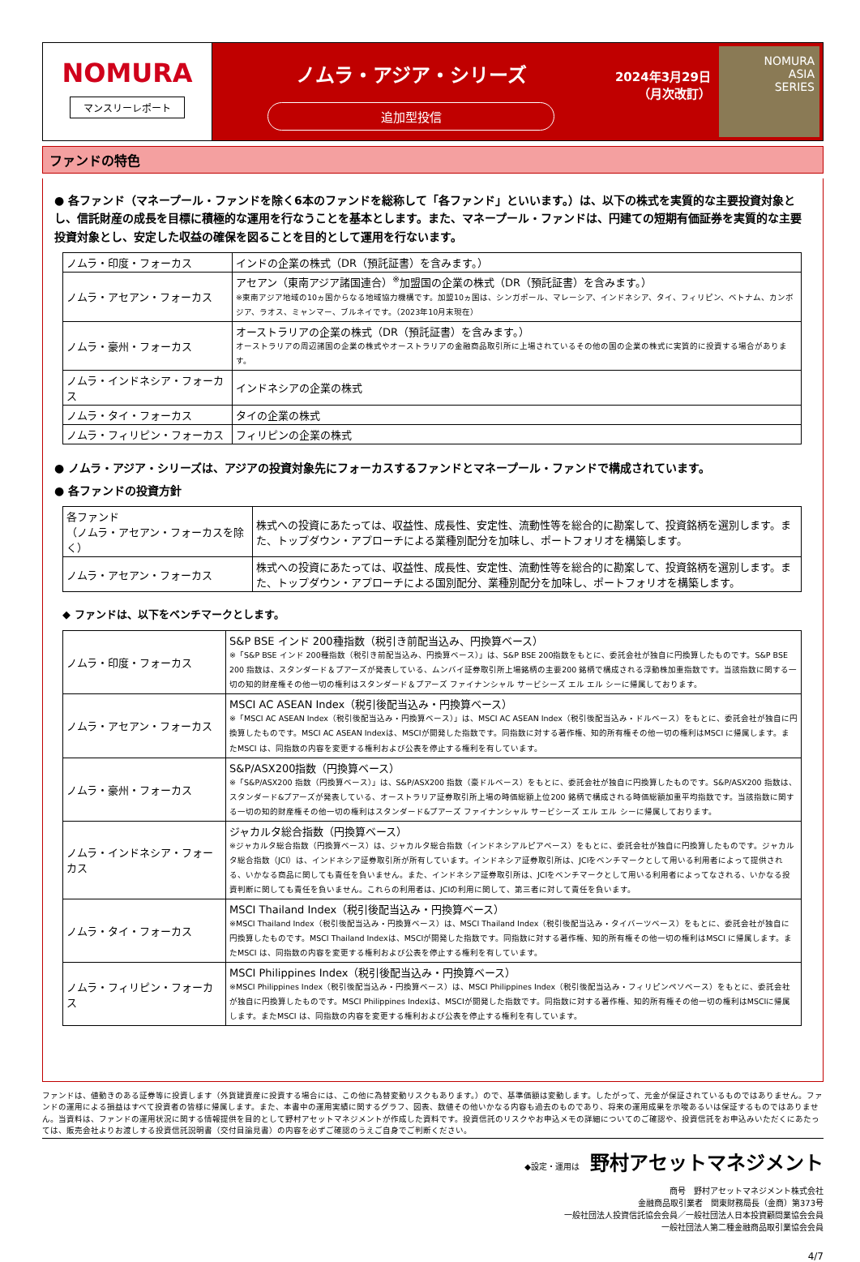NOMURA
マンスリーレポート
ノムラ・アジア・シリーズ
追加型投信
2024年3月29日
（月次改訂）
NOMURA
ASIA
SERIES
ファンドの特色
● 各ファンド（マネープール・ファンドを除く6本のファンドを総称して「各ファンド」といいます。）は、以下の株式を実質的な主要投資対象とし、信託財産の成長を目標に積極的な運用を行なうことを基本とします。また、マネープール・ファンドは、円建ての短期有価証券を実質的な主要投資対象とし、安定した収益の確保を図ることを目的として運用を行ないます。
| ノムラ・印度・フォーカス | インドの企業の株式（DR（預託証書）を含みます。） |
| ノムラ・アセアン・フォーカス | アセアン（東南アジア諸国連合）<sup>※</sup>加盟国の企業の株式（DR（預託証書）を含みます。） ※東南アジア地域の10ヵ国からなる地域協力機構です。加盟10ヵ国は、シンガポール、マレーシア、インドネシア、タイ、フィリピン、ベトナム、カンボジア、ラオス、ミャンマー、ブルネイです。（2023年10月末現在） |
| ノムラ・豪州・フォーカス | オーストラリアの企業の株式（DR（預託証書）を含みます。） オーストラリアの周辺諸国の企業の株式やオーストラリアの金融商品取引所に上場されているその他の国の企業の株式に実質的に投資する場合があります。 |
| ノムラ・インドネシア・フォーカス | インドネシアの企業の株式 |
| ノムラ・タイ・フォーカス | タイの企業の株式 |
| ノムラ・フィリピン・フォーカス | フィリピンの企業の株式 |
● ノムラ・アジア・シリーズは、アジアの投資対象先にフォーカスするファンドとマネープール・ファンドで構成されています。
● 各ファンドの投資方針
| 各ファンド （ノムラ・アセアン・フォーカスを除く） | 株式への投資にあたっては、収益性、成長性、安定性、流動性等を総合的に勘案して、投資銘柄を選別します。また、トップダウン・アプローチによる業種別配分を加味し、ポートフォリオを構築します。 |
| ノムラ・アセアン・フォーカス | 株式への投資にあたっては、収益性、成長性、安定性、流動性等を総合的に勘案して、投資銘柄を選別します。また、トップダウン・アプローチによる国別配分、業種別配分を加味し、ポートフォリオを構築します。 |
◆ ファンドは、以下をベンチマークとします。
| ノムラ・印度・フォーカス | S&P BSE インド 200種指数（税引き前配当込み、円換算ベース） ※「S&P BSE インド 200種指数（税引き前配当込み、円換算ベース）」は、S&P BSE 200指数をもとに、委託会社が独自に円換算したものです。S&P BSE 200 指数は、スタンダード＆プアーズが発表している、ムンバイ証券取引所上場銘柄の主要200 銘柄で構成される浮動株加重指数です。当該指数に関する一切の知的財産権その他一切の権利はスタンダード＆プアーズ ファイナンシャル サービシーズ エル エル シーに帰属しております。 |
| ノムラ・アセアン・フォーカス | MSCI AC ASEAN Index（税引後配当込み・円換算ベース） ※「MSCI AC ASEAN Index（税引後配当込み・円換算ベース）」は、MSCI AC ASEAN Index（税引後配当込み・ドルベース）をもとに、委託会社が独自に円換算したものです。MSCI AC ASEAN Indexは、MSCIが開発した指数です。同指数に対する著作権、知的所有権その他一切の権利はMSCI に帰属します。またMSCI は、同指数の内容を変更する権利および公表を停止する権利を有しています。 |
| ノムラ・豪州・フォーカス | S&P/ASX200指数（円換算ベース） ※「S&P/ASX200 指数（円換算ベース）」は、S&P/ASX200 指数（豪ドルベース）をもとに、委託会社が独自に円換算したものです。S&P/ASX200 指数は、スタンダード&プアーズが発表している、オーストラリア証券取引所上場の時価総額上位200 銘柄で構成される時価総額加重平均指数です。当該指数に関する一切の知的財産権その他一切の権利はスタンダード&プアーズ ファイナンシャル サービシーズ エル エル シーに帰属しております。 |
| ノムラ・インドネシア・フォーカス | ジャカルタ総合指数（円換算ベース） ※ジャカルタ総合指数（円換算ベース）は、ジャカルタ総合指数（インドネシアルピアベース）をもとに、委託会社が独自に円換算したものです。ジャカルタ総合指数（JCI）は、インドネシア証券取引所が所有しています。インドネシア証券取引所は、JCIをベンチマークとして用いる利用者によって提供される、いかなる商品に関しても責任を負いません。また、インドネシア証券取引所は、JCIをベンチマークとして用いる利用者によってなされる、いかなる投資判断に関しても責任を負いません。これらの利用者は、JCIの利用に関して、第三者に対して責任を負います。 |
| ノムラ・タイ・フォーカス | MSCI Thailand Index（税引後配当込み・円換算ベース） ※MSCI Thailand Index（税引後配当込み・円換算ベース）は、MSCI Thailand Index（税引後配当込み・タイバーツベース）をもとに、委託会社が独自に円換算したものです。MSCI Thailand Indexは、MSCIが開発した指数です。同指数に対する著作権、知的所有権その他一切の権利はMSCI に帰属します。またMSCI は、同指数の内容を変更する権利および公表を停止する権利を有しています。 |
| ノムラ・フィリピン・フォーカス | MSCI Philippines Index（税引後配当込み・円換算ベース） ※MSCI Philippines Index（税引後配当込み・円換算ベース）は、MSCI Philippines Index（税引後配当込み・フィリピンペソベース）をもとに、委託会社が独自に円換算したものです。MSCI Philippines Indexは、MSCIが開発した指数です。同指数に対する著作権、知的所有権その他一切の権利はMSCIに帰属します。またMSCI は、同指数の内容を変更する権利および公表を停止する権利を有しています。 |
ファンドは、値動きのある証券等に投資します（外貨建資産に投資する場合には、この他に為替変動リスクもあります。）ので、基準価額は変動します。したがって、元金が保証されているものではありません。ファンドの運用による損益はすべて投資者の皆様に帰属します。また、本書中の運用実績に関するグラフ、図表、数値その他いかなる内容も過去のものであり、将来の運用成果を示唆あるいは保証するものではありません。当資料は、ファンドの運用状況に関する情報提供を目的として野村アセットマネジメントが作成した資料です。投資信託のリスクやお申込メモの詳細についてのご確認や、投資信託をお申込みいただくにあたっては、販売会社よりお渡しする投資信託説明書（交付目論見書）の内容を必ずご確認のうえご自身でご判断ください。
◆設定・運用は 野村アセットマネジメント
商号　野村アセットマネジメント株式会社
金融商品取引業者　関東財務局長（金商）第373号
一般社団法人投資信託協会会員／一般社団法人日本投資顧問業協会会員
一般社団法人第二種金融商品取引業協会会員
4/7